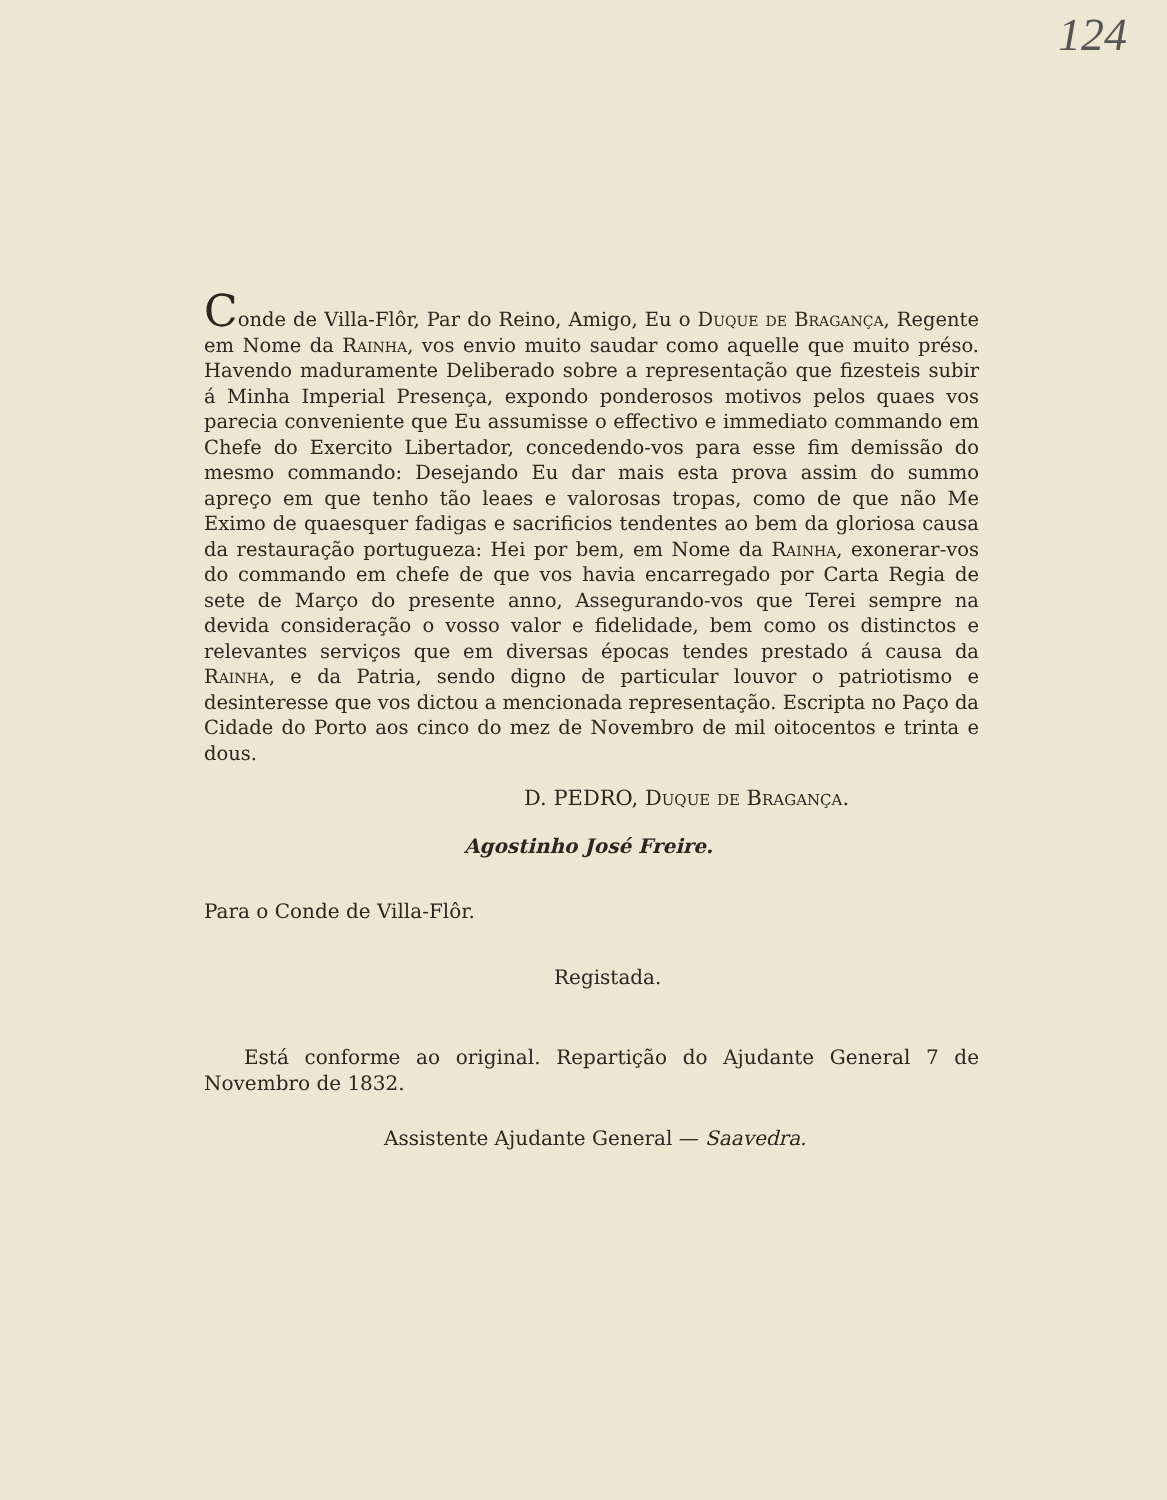124
Conde de Villa-Flôr, Par do Reino, Amigo, Eu o Duque de Bragança, Regente em Nome da Rainha, vos envio muito saudar como aquelle que muito préso. Havendo maduramente Deliberado sobre a representação que fizesteis subir á Minha Imperial Presença, expondo ponderosos motivos pelos quaes vos parecia conveniente que Eu assumisse o effectivo e immediato commando em Chefe do Exercito Libertador, concedendo-vos para esse fim demissão do mesmo commando: Desejando Eu dar mais esta prova assim do summo apreço em que tenho tão leaes e valorosas tropas, como de que não Me Eximo de quaesquer fadigas e sacrificios tendentes ao bem da gloriosa causa da restauração portugueza: Hei por bem, em Nome da Rainha, exonerar-vos do commando em chefe de que vos havia encarregado por Carta Regia de sete de Março do presente anno, Assegurando-vos que Terei sempre na devida consideração o vosso valor e fidelidade, bem como os distinctos e relevantes serviços que em diversas épocas tendes prestado á causa da Rainha, e da Patria, sendo digno de particular louvor o patriotismo e desinteresse que vos dictou a mencionada representação. Escripta no Paço da Cidade do Porto aos cinco do mez de Novembro de mil oitocentos e trinta e dous.
D. PEDRO, Duque de Bragança.
Agostinho José Freire.
Para o Conde de Villa-Flôr.
Registada.
Está conforme ao original. Repartição do Ajudante General 7 de Novembro de 1832.
Assistente Ajudante General — Saavedra.